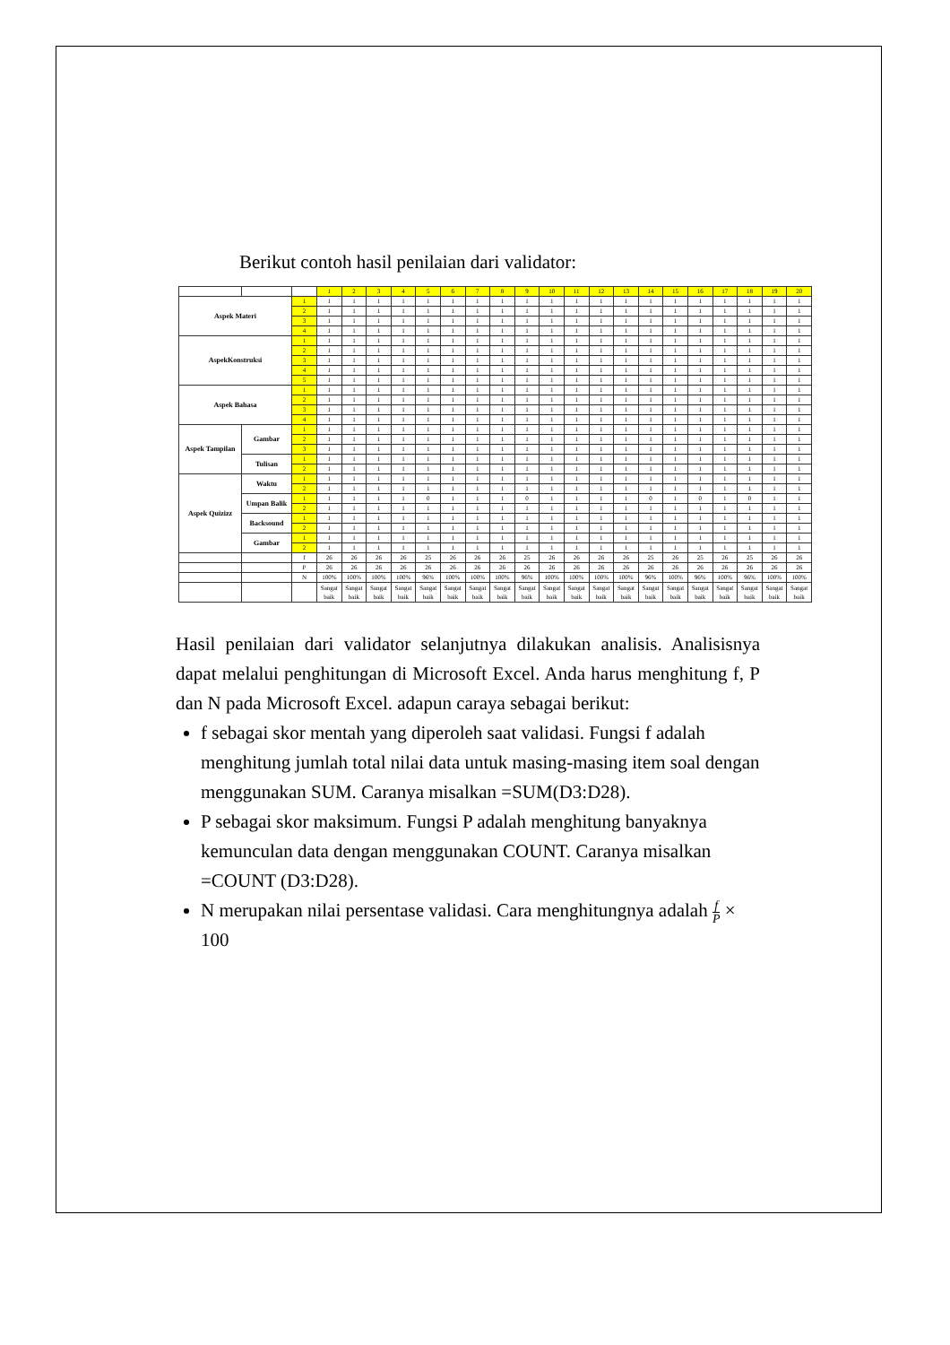Berikut contoh hasil penilaian dari validator:
| | | | 1 | 2 | 3 | 4 | 5 | 6 | 7 | 8 | 9 | 10 | 11 | 12 | 13 | 14 | 15 | 16 | 17 | 18 | 19 | 20 |
| --- | --- | --- | --- | --- | --- | --- | --- | --- | --- | --- | --- | --- | --- | --- | --- | --- | --- | --- | --- | --- | --- | --- |
| Aspek Materi | | 1 | 1 | 1 | 1 | 1 | 1 | 1 | 1 | 1 | 1 | 1 | 1 | 1 | 1 | 1 | 1 | 1 | 1 | 1 | 1 | 1 |
| | | 2 | 1 | 1 | 1 | 1 | 1 | 1 | 1 | 1 | 1 | 1 | 1 | 1 | 1 | 1 | 1 | 1 | 1 | 1 | 1 | 1 |
| | | 3 | 1 | 1 | 1 | 1 | 1 | 1 | 1 | 1 | 1 | 1 | 1 | 1 | 1 | 1 | 1 | 1 | 1 | 1 | 1 | 1 |
| | | 4 | 1 | 1 | 1 | 1 | 1 | 1 | 1 | 1 | 1 | 1 | 1 | 1 | 1 | 1 | 1 | 1 | 1 | 1 | 1 | 1 |
| AspekKonstruksi | | 1 | 1 | 1 | 1 | 1 | 1 | 1 | 1 | 1 | 1 | 1 | 1 | 1 | 1 | 1 | 1 | 1 | 1 | 1 | 1 | 1 |
| | | 2 | 1 | 1 | 1 | 1 | 1 | 1 | 1 | 1 | 1 | 1 | 1 | 1 | 1 | 1 | 1 | 1 | 1 | 1 | 1 | 1 |
| | | 3 | 1 | 1 | 1 | 1 | 1 | 1 | 1 | 1 | 1 | 1 | 1 | 1 | 1 | 1 | 1 | 1 | 1 | 1 | 1 | 1 |
| | | 4 | 1 | 1 | 1 | 1 | 1 | 1 | 1 | 1 | 1 | 1 | 1 | 1 | 1 | 1 | 1 | 1 | 1 | 1 | 1 | 1 |
| | | 5 | 1 | 1 | 1 | 1 | 1 | 1 | 1 | 1 | 1 | 1 | 1 | 1 | 1 | 1 | 1 | 1 | 1 | 1 | 1 | 1 |
| Aspek Bahasa | | 1 | 1 | 1 | 1 | 1 | 1 | 1 | 1 | 1 | 1 | 1 | 1 | 1 | 1 | 1 | 1 | 1 | 1 | 1 | 1 | 1 |
| | | 2 | 1 | 1 | 1 | 1 | 1 | 1 | 1 | 1 | 1 | 1 | 1 | 1 | 1 | 1 | 1 | 1 | 1 | 1 | 1 | 1 |
| | | 3 | 1 | 1 | 1 | 1 | 1 | 1 | 1 | 1 | 1 | 1 | 1 | 1 | 1 | 1 | 1 | 1 | 1 | 1 | 1 | 1 |
| | | 4 | 1 | 1 | 1 | 1 | 1 | 1 | 1 | 1 | 1 | 1 | 1 | 1 | 1 | 1 | 1 | 1 | 1 | 1 | 1 | 1 |
| Aspek Tampilan | Gambar | 1 | 1 | 1 | 1 | 1 | 1 | 1 | 1 | 1 | 1 | 1 | 1 | 1 | 1 | 1 | 1 | 1 | 1 | 1 | 1 | 1 |
| | | 2 | 1 | 1 | 1 | 1 | 1 | 1 | 1 | 1 | 1 | 1 | 1 | 1 | 1 | 1 | 1 | 1 | 1 | 1 | 1 | 1 |
| | | 3 | 1 | 1 | 1 | 1 | 1 | 1 | 1 | 1 | 1 | 1 | 1 | 1 | 1 | 1 | 1 | 1 | 1 | 1 | 1 | 1 |
| | Tulisan | 1 | 1 | 1 | 1 | 1 | 1 | 1 | 1 | 1 | 1 | 1 | 1 | 1 | 1 | 1 | 1 | 1 | 1 | 1 | 1 | 1 |
| | | 2 | 1 | 1 | 1 | 1 | 1 | 1 | 1 | 1 | 1 | 1 | 1 | 1 | 1 | 1 | 1 | 1 | 1 | 1 | 1 | 1 |
| Aspek Quizizz | Waktu | 1 | 1 | 1 | 1 | 1 | 1 | 1 | 1 | 1 | 1 | 1 | 1 | 1 | 1 | 1 | 1 | 1 | 1 | 1 | 1 | 1 |
| | | 2 | 1 | 1 | 1 | 1 | 1 | 1 | 1 | 1 | 1 | 1 | 1 | 1 | 1 | 1 | 1 | 1 | 1 | 1 | 1 | 1 |
| | Umpan Balik | 1 | 1 | 1 | 1 | 1 | 0 | 1 | 1 | 1 | 0 | 1 | 1 | 1 | 1 | 0 | 1 | 0 | 1 | 0 | 1 | 1 |
| | | 2 | 1 | 1 | 1 | 1 | 1 | 1 | 1 | 1 | 1 | 1 | 1 | 1 | 1 | 1 | 1 | 1 | 1 | 1 | 1 | 1 |
| | Backsound | 1 | 1 | 1 | 1 | 1 | 1 | 1 | 1 | 1 | 1 | 1 | 1 | 1 | 1 | 1 | 1 | 1 | 1 | 1 | 1 | 1 |
| | | 2 | 1 | 1 | 1 | 1 | 1 | 1 | 1 | 1 | 1 | 1 | 1 | 1 | 1 | 1 | 1 | 1 | 1 | 1 | 1 | 1 |
| | Gambar | 1 | 1 | 1 | 1 | 1 | 1 | 1 | 1 | 1 | 1 | 1 | 1 | 1 | 1 | 1 | 1 | 1 | 1 | 1 | 1 | 1 |
| | | 2 | 1 | 1 | 1 | 1 | 1 | 1 | 1 | 1 | 1 | 1 | 1 | 1 | 1 | 1 | 1 | 1 | 1 | 1 | 1 | 1 |
| | | f | 26 | 26 | 26 | 26 | 25 | 26 | 26 | 26 | 25 | 26 | 26 | 26 | 26 | 25 | 26 | 25 | 26 | 25 | 26 | 26 |
| | | P | 26 | 26 | 26 | 26 | 26 | 26 | 26 | 26 | 26 | 26 | 26 | 26 | 26 | 26 | 26 | 26 | 26 | 26 | 26 | 26 |
| | | N | 100% | 100% | 100% | 100% | 96% | 100% | 100% | 100% | 96% | 100% | 100% | 100% | 100% | 96% | 100% | 96% | 100% | 96% | 100% | 100% |
| | | | Sangat baik | Sangat baik | Sangat baik | Sangat baik | Sangat baik | Sangat baik | Sangat baik | Sangat baik | Sangat baik | Sangat baik | Sangat baik | Sangat baik | Sangat baik | Sangat baik | Sangat baik | Sangat baik | Sangat baik | Sangat baik | Sangat baik | Sangat baik |
Hasil penilaian dari validator selanjutnya dilakukan analisis. Analisisnya dapat melalui penghitungan di Microsoft Excel. Anda harus menghitung f, P dan N pada Microsoft Excel. adapun caraya sebagai berikut:
f sebagai skor mentah yang diperoleh saat validasi. Fungsi f adalah menghitung jumlah total nilai data untuk masing-masing item soal dengan menggunakan SUM. Caranya misalkan =SUM(D3:D28).
P sebagai skor maksimum. Fungsi P adalah menghitung banyaknya kemunculan data dengan menggunakan COUNT. Caranya misalkan =COUNT (D3:D28).
N merupakan nilai persentase validasi. Cara menghitungnya adalah f P × 100